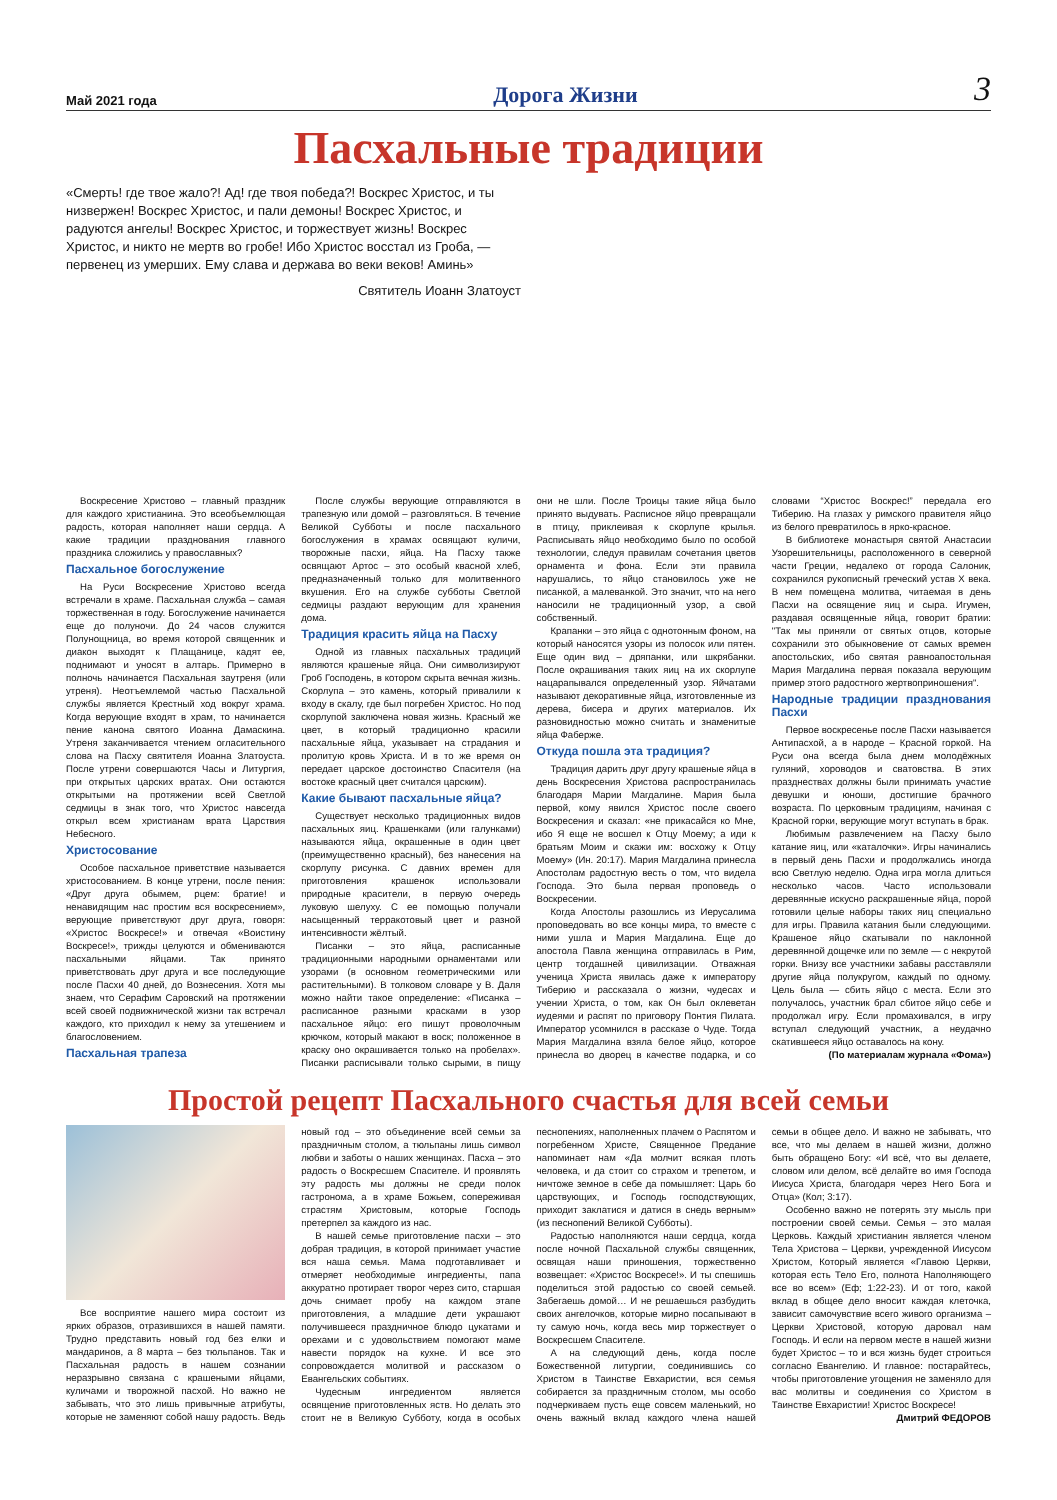Май 2021 года Дорога Жизни 3
Пасхальные традиции
«Смерть! где твое жало?! Ад! где твоя победа?! Воскрес Христос, и ты низвержен! Воскрес Христос, и пали демоны! Воскрес Христос, и радуются ангелы! Воскрес Христос, и торжествует жизнь! Воскрес Христос, и никто не мертв во гробе! Ибо Христос восстал из Гроба, — первенец из умерших. Ему слава и держава во веки веков! Аминь»
Святитель Иоанн Златоуст
Воскресение Христово – главный праздник для каждого христианина. Это всеобъемлющая радость, которая наполняет наши сердца. А какие традиции празднования главного праздника сложились у православных?
Пасхальное богослужение
На Руси Воскресение Христово всегда встречали в храме. Пасхальная служба – самая торжественная в году. Богослужение начинается еще до полуночи. До 24 часов служится Полунощница, во время которой священник и диакон выходят к Плащанице, кадят ее, поднимают и уносят в алтарь. Примерно в полночь начинается Пасхальная заутреня (или утреня). Неотъемлемой частью Пасхальной службы является Крестный ход вокруг храма. Когда верующие входят в храм, то начинается пение канона святого Иоанна Дамаскина. Утреня заканчивается чтением огласительного слова на Пасху святителя Иоанна Златоуста. После утрени совершаются Часы и Литургия, при открытых царских вратах. Они остаются открытыми на протяжении всей Светлой седмицы в знак того, что Христос навсегда открыл всем христианам врата Царствия Небесного.
Христосование
Особое пасхальное приветствие называется христосованием. В конце утрени, после пения: «Друг друга обымем, рцем: братие! и ненавидящим нас простим вся воскресением», верующие приветствуют друг друга, говоря: «Христос Воскресе!» и отвечая «Воистину Воскресе!», трижды целуются и обмениваются пасхальными яйцами. Так принято приветствовать друг друга и все последующие после Пасхи 40 дней, до Вознесения. Хотя мы знаем, что Серафим Саровский на протяжении всей своей подвижнической жизни так встречал каждого, кто приходил к нему за утешением и благословением.
Пасхальная трапеза
После службы верующие отправляются в трапезную или домой – разговляться. В течение Великой Субботы и после пасхального богослужения в храмах освящают куличи, творожные пасхи, яйца. На Пасху также освящают Артос – это особый квасной хлеб, предназначенный только для молитвенного вкушения. Его на службе субботы Светлой седмицы раздают верующим для хранения дома.
Традиция красить яйца на Пасху
Одной из главных пасхальных традиций являются крашеные яйца. Они символизируют Гроб Господень, в котором скрыта вечная жизнь. Скорлупа – это камень, который привалили к входу в скалу, где был погребен Христос. Но под скорлупой заключена новая жизнь. Красный же цвет, в который традиционно красили пасхальные яйца, указывает на страдания и пролитую кровь Христа. И в то же время он передает царское достоинство Спасителя (на востоке красный цвет считался царским).
Какие бывают пасхальные яйца?
Существует несколько традиционных видов пасхальных яиц. Крашенками (или галунками) называются яйца, окрашенные в один цвет (преимущественно красный), без нанесения на скорлупу рисунка. С давних времен для приготовления крашенок использовали природные красители, в первую очередь луковую шелуху. С ее помощью получали насыщенный терракотовый цвет и разной интенсивности жёлтый.
Писанки – это яйца, расписанные традиционными народными орнаментами или узорами (в основном геометрическими или растительными). В толковом словаре у В. Даля можно найти такое определение: «Писанка – расписанное разными красками в узор пасхальное яйцо: его пишут проволочным крючком, который макают в воск; положенное в краску оно окрашивается только на пробелах». Писанки расписывали только сырыми, в пищу они не шли. После Троицы такие яйца было принято выдувать. Расписное яйцо превращали в птицу, приклеивая к скорлупе крылья. Расписывать яйцо необходимо было по особой технологии, следуя правилам сочетания цветов орнамента и фона. Если эти правила нарушались, то яйцо становилось уже не писанкой, а малеванкой. Это значит, что на него наносили не традиционный узор, а свой собственный.
Крапанки – это яйца с однотонным фоном, на который наносятся узоры из полосок или пятен. Еще один вид – дряпанки, или шкрябанки. После окрашивания таких яиц на их скорлупе нацарапывался определенный узор. Яйчатами называют декоративные яйца, изготовленные из дерева, бисера и других материалов. Их разновидностью можно считать и знаменитые яйца Фаберже.
Откуда пошла эта традиция?
Традиция дарить друг другу крашеные яйца в день Воскресения Христова распространилась благодаря Марии Магдалине. Мария была первой, кому явился Христос после своего Воскресения и сказал: «не прикасайся ко Мне, ибо Я еще не восшел к Отцу Моему; а иди к братьям Моим и скажи им: восхожу к Отцу Моему» (Ин. 20:17). Мария Магдалина принесла Апостолам радостную весть о том, что видела Господа. Это была первая проповедь о Воскресении.
Когда Апостолы разошлись из Иерусалима проповедовать во все концы мира, то вместе с ними ушла и Мария Магдалина. Еще до апостола Павла женщина отправилась в Рим, центр тогдашней цивилизации. Отважная ученица Христа явилась даже к императору Тиберию и рассказала о жизни, чудесах и учении Христа, о том, как Он был оклеветан иудеями и распят по приговору Понтия Пилата. Император усомнился в рассказе о Чуде. Тогда Мария Магдалина взяла белое яйцо, которое принесла во дворец в качестве подарка, и со словами “Христос Воскрес!” передала его Тиберию. На глазах у римского правителя яйцо из белого превратилось в ярко-красное.
В библиотеке монастыря святой Анастасии Узорешительницы, расположенного в северной части Греции, недалеко от города Салоник, сохранился рукописный греческий устав X века. В нем помещена молитва, читаемая в день Пасхи на освящение яиц и сыра. Игумен, раздавая освященные яйца, говорит братии: "Так мы приняли от святых отцов, которые сохранили это обыкновение от самых времен апостольских, ибо святая равноапостольная Мария Магдалина первая показала верующим пример этого радостного жертвоприношения".
Народные традиции празднования Пасхи
Первое воскресенье после Пасхи называется Антипасхой, а в народе – Красной горкой. На Руси она всегда была днем молодёжных гуляний, хороводов и сватовства. В этих празднествах должны были принимать участие девушки и юноши, достигшие брачного возраста. По церковным традициям, начиная с Красной горки, верующие могут вступать в брак.
Любимым развлечением на Пасху было катание яиц, или «каталочки». Игры начинались в первый день Пасхи и продолжались иногда всю Светлую неделю. Одна игра могла длиться несколько часов. Часто использовали деревянные искусно раскрашенные яйца, порой готовили целые наборы таких яиц специально для игры. Правила катания были следующими. Крашеное яйцо скатывали по наклонной деревянной дощечке или по земле — с некрутой горки. Внизу все участники забавы расставляли другие яйца полукругом, каждый по одному. Цель была — сбить яйцо с места. Если это получалось, участник брал сбитое яйцо себе и продолжал игру. Если промахивался, в игру вступал следующий участник, а неудачно скатившееся яйцо оставалось на кону.
(По материалам журнала «Фома»)
Простой рецепт Пасхального счастья для всей семьи
Все восприятие нашего мира состоит из ярких образов, отразившихся в нашей памяти. Трудно представить новый год без елки и мандаринов, а 8 марта – без тюльпанов. Так и Пасхальная радость в нашем сознании неразрывно связана с крашеными яйцами, куличами и творожной пасхой. Но важно не забывать, что это лишь привычные атрибуты, которые не заменяют собой нашу радость. Ведь новый год – это объединение всей семьи за праздничным столом, а тюльпаны лишь символ любви и заботы о наших женщинах. Пасха – это радость о Воскресшем Спасителе. И проявлять эту радость мы должны не среди полок гастронома, а в храме Божьем, сопереживая страстям Христовым, которые Господь претерпел за каждого из нас.
В нашей семье приготовление пасхи – это добрая традиция, в которой принимает участие вся наша семья. Мама подготавливает и отмеряет необходимые ингредиенты, папа аккуратно протирает творог через сито, старшая дочь снимает пробу на каждом этапе приготовления, а младшие дети украшают получившееся праздничное блюдо цукатами и орехами и с удовольствием помогают маме навести порядок на кухне. И все это сопровождается молитвой и рассказом о Евангельских событиях.
Чудесным ингредиентом является освящение приготовленных яств. Но делать это стоит не в Великую Субботу, когда в особых песнопениях, наполненных плачем о Распятом и погребенном Христе, Священное Предание напоминает нам «Да молчит всякая плоть человека, и да стоит со страхом и трепетом, и ничтоже земное в себе да помышляет: Царь бо царствующих, и Господь господствующих, приходит заклатися и датися в снедь верным» (из песнопений Великой Субботы).
Радостью наполняются наши сердца, когда после ночной Пасхальной службы священник, освящая наши приношения, торжественно возвещает: «Христос Воскресе!». И ты спешишь поделиться этой радостью со своей семьей. Забегаешь домой… И не решаешься разбудить своих ангелочков, которые мирно посапывают в ту самую ночь, когда весь мир торжествует о Воскресшем Спасителе.
А на следующий день, когда после Божественной литургии, соединившись со Христом в Таинстве Евхаристии, вся семья собирается за праздничным столом, мы особо подчеркиваем пусть еще совсем маленький, но очень важный вклад каждого члена нашей семьи в общее дело. И важно не забывать, что все, что мы делаем в нашей жизни, должно быть обращено Богу: «И всё, что вы делаете, словом или делом, всё делайте во имя Господа Иисуса Христа, благодаря через Него Бога и Отца» (Кол; 3:17).
Особенно важно не потерять эту мысль при построении своей семьи. Семья – это малая Церковь. Каждый христианин является членом Тела Христова – Церкви, учрежденной Иисусом Христом, Который является «Главою Церкви, которая есть Тело Его, полнота Наполняющего все во всем» (Еф; 1:22-23). И от того, какой вклад в общее дело вносит каждая клеточка, зависит самочувствие всего живого организма – Церкви Христовой, которую даровал нам Господь. И если на первом месте в нашей жизни будет Христос – то и вся жизнь будет строиться согласно Евангелию. И главное: постарайтесь, чтобы приготовление угощения не заменяло для вас молитвы и соединения со Христом в Таинстве Евхаристии! Христос Воскресе!
Дмитрий ФЕДОРОВ